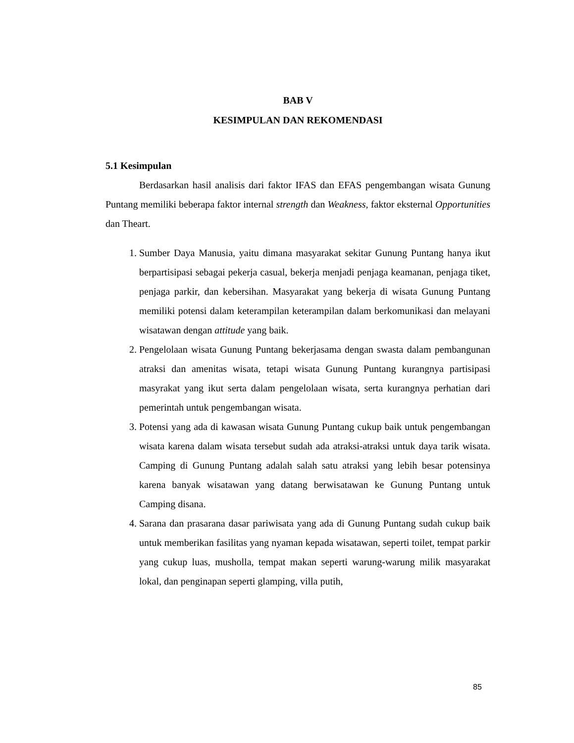BAB V
KESIMPULAN DAN REKOMENDASI
5.1 Kesimpulan
Berdasarkan hasil analisis dari faktor IFAS dan EFAS pengembangan wisata Gunung Puntang memiliki beberapa faktor internal strength dan Weakness, faktor eksternal Opportunities dan Theart.
1. Sumber Daya Manusia, yaitu dimana masyarakat sekitar Gunung Puntang hanya ikut berpartisipasi sebagai pekerja casual, bekerja menjadi penjaga keamanan, penjaga tiket, penjaga parkir, dan kebersihan. Masyarakat yang bekerja di wisata Gunung Puntang memiliki potensi dalam keterampilan keterampilan dalam berkomunikasi dan melayani wisatawan dengan attitude yang baik.
2. Pengelolaan wisata Gunung Puntang bekerjasama dengan swasta dalam pembangunan atraksi dan amenitas wisata, tetapi wisata Gunung Puntang kurangnya partisipasi masyrakat yang ikut serta dalam pengelolaan wisata, serta kurangnya perhatian dari pemerintah untuk pengembangan wisata.
3. Potensi yang ada di kawasan wisata Gunung Puntang cukup baik untuk pengembangan wisata karena dalam wisata tersebut sudah ada atraksi-atraksi untuk daya tarik wisata. Camping di Gunung Puntang adalah salah satu atraksi yang lebih besar potensinya karena banyak wisatawan yang datang berwisatawan ke Gunung Puntang untuk Camping disana.
4. Sarana dan prasarana dasar pariwisata yang ada di Gunung Puntang sudah cukup baik untuk memberikan fasilitas yang nyaman kepada wisatawan, seperti toilet, tempat parkir yang cukup luas, musholla, tempat makan seperti warung-warung milik masyarakat lokal, dan penginapan seperti glamping, villa putih,
85